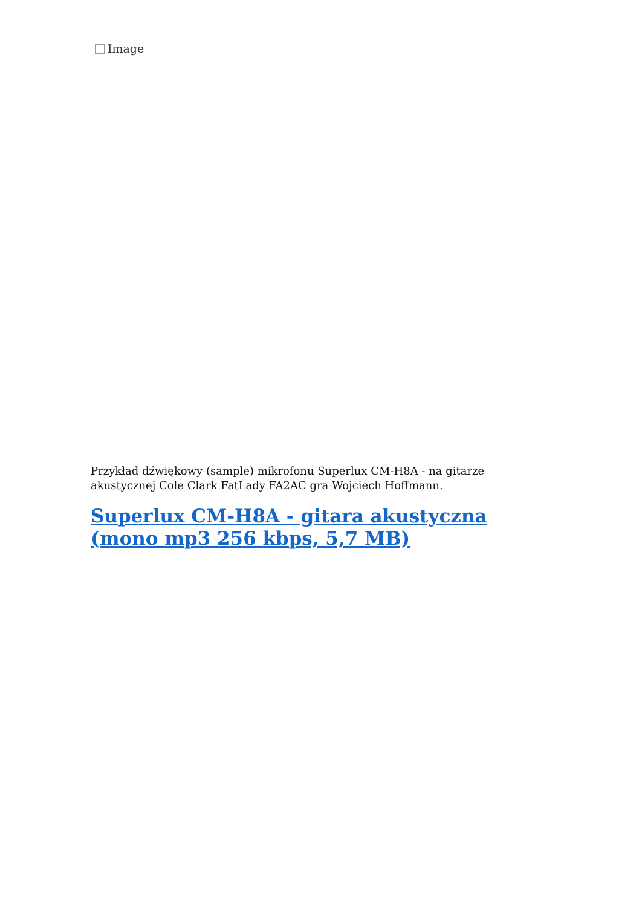Image
Przykład dźwiękowy (sample) mikrofonu Superlux CM-H8A - na gitarze akustycznej Cole Clark FatLady FA2AC gra Wojciech Hoffmann.
Superlux CM-H8A - gitara akustyczna (mono mp3 256 kbps, 5,7 MB)